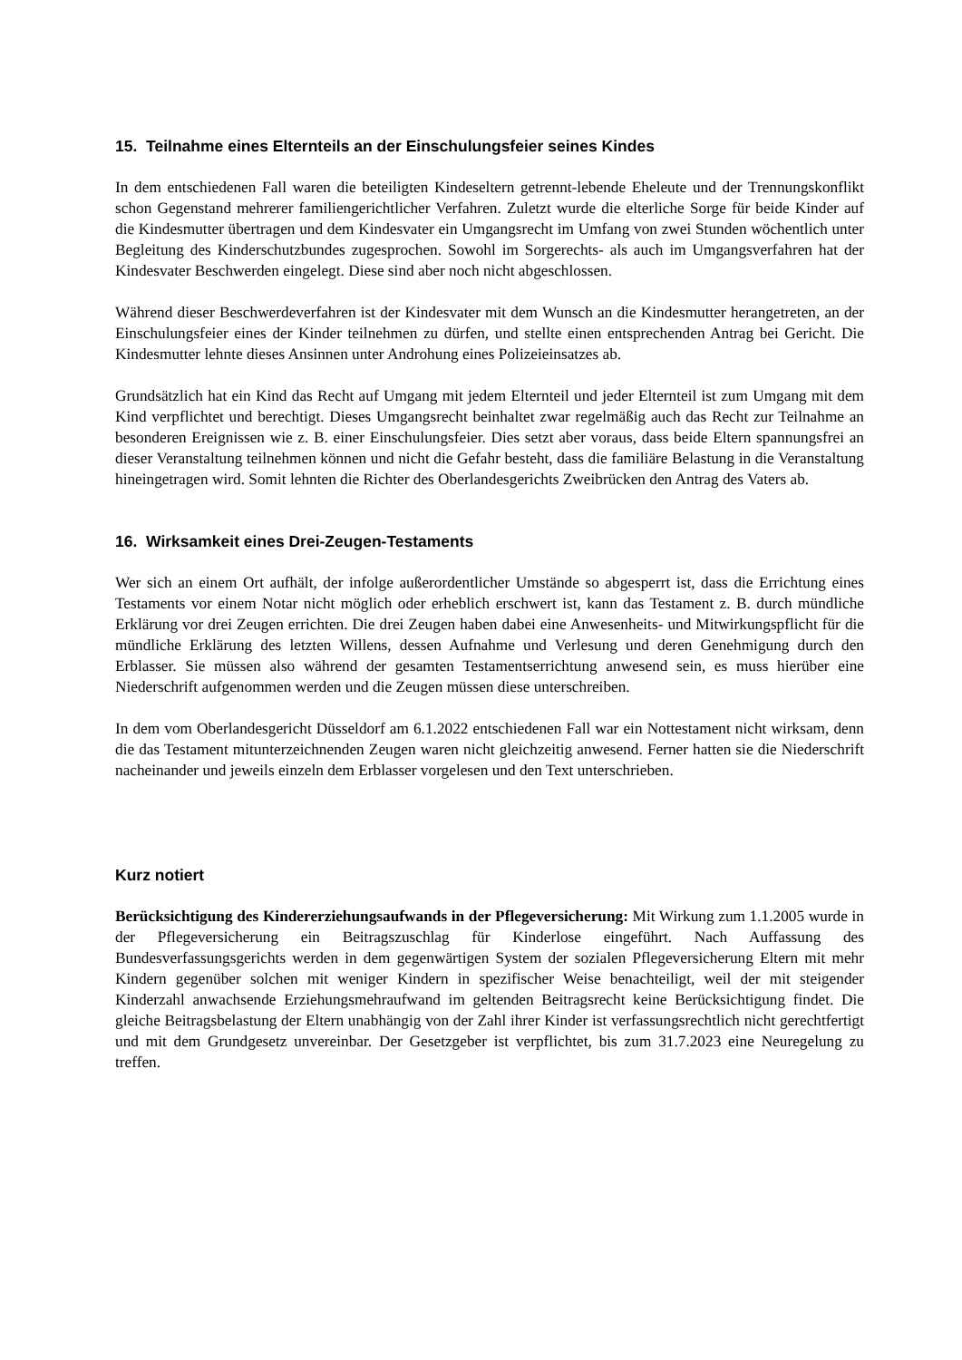15. Teilnahme eines Elternteils an der Einschulungsfeier seines Kindes
In dem entschiedenen Fall waren die beteiligten Kindeseltern getrennt-lebende Eheleute und der Trennungskonflikt schon Gegenstand mehrerer familiengerichtlicher Verfahren. Zuletzt wurde die elterliche Sorge für beide Kinder auf die Kindesmutter übertragen und dem Kindesvater ein Umgangsrecht im Umfang von zwei Stunden wöchentlich unter Begleitung des Kinderschutzbundes zugesprochen. Sowohl im Sorgerechts- als auch im Umgangsverfahren hat der Kindesvater Beschwerden eingelegt. Diese sind aber noch nicht abgeschlossen.
Während dieser Beschwerdeverfahren ist der Kindesvater mit dem Wunsch an die Kindesmutter herangetreten, an der Einschulungsfeier eines der Kinder teilnehmen zu dürfen, und stellte einen entsprechenden Antrag bei Gericht. Die Kindesmutter lehnte dieses Ansinnen unter Androhung eines Polizeieinsatzes ab.
Grundsätzlich hat ein Kind das Recht auf Umgang mit jedem Elternteil und jeder Elternteil ist zum Umgang mit dem Kind verpflichtet und berechtigt. Dieses Umgangsrecht beinhaltet zwar regelmäßig auch das Recht zur Teilnahme an besonderen Ereignissen wie z. B. einer Einschulungsfeier. Dies setzt aber voraus, dass beide Eltern spannungsfrei an dieser Veranstaltung teilnehmen können und nicht die Gefahr besteht, dass die familiäre Belastung in die Veranstaltung hineingetragen wird. Somit lehnten die Richter des Oberlandesgerichts Zweibrücken den Antrag des Vaters ab.
16. Wirksamkeit eines Drei-Zeugen-Testaments
Wer sich an einem Ort aufhält, der infolge außerordentlicher Umstände so abgesperrt ist, dass die Errichtung eines Testaments vor einem Notar nicht möglich oder erheblich erschwert ist, kann das Testament z. B. durch mündliche Erklärung vor drei Zeugen errichten. Die drei Zeugen haben dabei eine Anwesenheits- und Mitwirkungspflicht für die mündliche Erklärung des letzten Willens, dessen Aufnahme und Verlesung und deren Genehmigung durch den Erblasser. Sie müssen also während der gesamten Testamentserrichtung anwesend sein, es muss hierüber eine Niederschrift aufgenommen werden und die Zeugen müssen diese unterschreiben.
In dem vom Oberlandesgericht Düsseldorf am 6.1.2022 entschiedenen Fall war ein Nottestament nicht wirksam, denn die das Testament mitunterzeichnenden Zeugen waren nicht gleichzeitig anwesend. Ferner hatten sie die Niederschrift nacheinander und jeweils einzeln dem Erblasser vorgelesen und den Text unterschrieben.
Kurz notiert
Berücksichtigung des Kindererziehungsaufwands in der Pflegeversicherung: Mit Wirkung zum 1.1.2005 wurde in der Pflegeversicherung ein Beitragszuschlag für Kinderlose eingeführt. Nach Auffassung des Bundesverfassungsgerichts werden in dem gegenwärtigen System der sozialen Pflegeversicherung Eltern mit mehr Kindern gegenüber solchen mit weniger Kindern in spezifischer Weise benachteiligt, weil der mit steigender Kinderzahl anwachsende Erziehungsmehraufwand im geltenden Beitragsrecht keine Berücksichtigung findet. Die gleiche Beitragsbelastung der Eltern unabhängig von der Zahl ihrer Kinder ist verfassungsrechtlich nicht gerechtfertigt und mit dem Grundgesetz unvereinbar. Der Gesetzgeber ist verpflichtet, bis zum 31.7.2023 eine Neuregelung zu treffen.